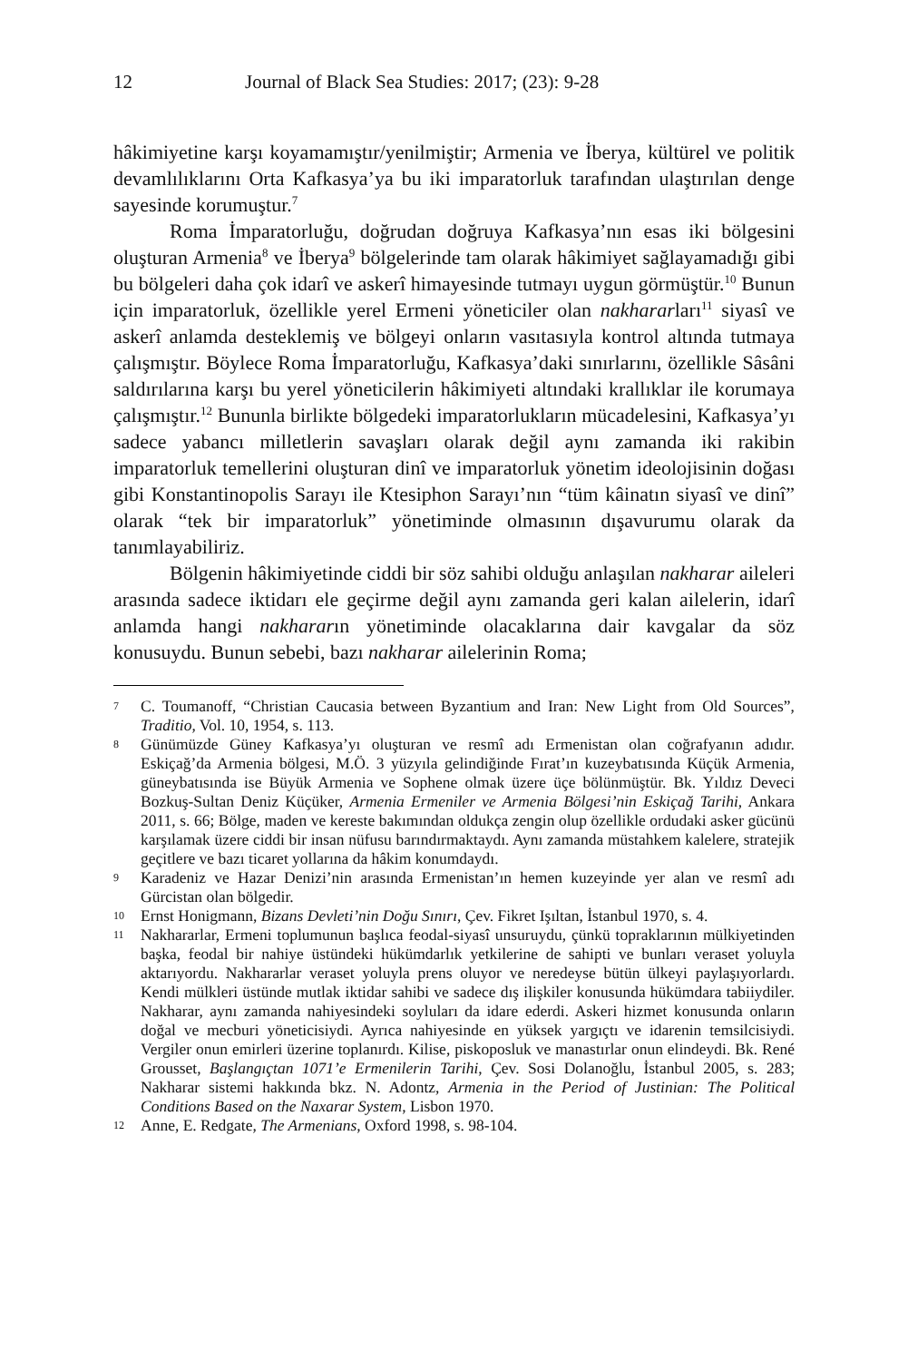12 Journal of Black Sea Studies: 2017; (23): 9-28
hâkimiyetine karşı koyamamıştır/yenilmiştir; Armenia ve İberya, kültürel ve politik devamlılıklarını Orta Kafkasya’ya bu iki imparatorluk tarafından ulaştırılan denge sayesinde korumuştur.<sup>7</sup>
Roma İmparatorluğu, doğrudan doğruya Kafkasya’nın esas iki bölgesini oluşturan Armenia<sup>8</sup> ve İberya<sup>9</sup> bölgelerinde tam olarak hâkimiyet sağlayamadığı gibi bu bölgeleri daha çok idarî ve askerî himayesinde tutmayı uygun görmüştür.<sup>10</sup> Bunun için imparatorluk, özellikle yerel Ermeni yöneticiler olan nakhararları<sup>11</sup> siyasî ve askerî anlamda desteklemiş ve bölgeyi onların vasıtasıyla kontrol altında tutmaya çalışmıştır. Böylece Roma İmparatorluğu, Kafkasya’daki sınırlarını, özellikle Sâsâni saldırılarına karşı bu yerel yöneticilerin hâkimiyeti altındaki krallıklar ile korumaya çalışmıştır.<sup>12</sup> Bununla birlikte bölgedeki imparatorlukların mücadelesini, Kafkasya’yı sadece yabancı milletlerin savaşları olarak değil aynı zamanda iki rakibin imparatorluk temellerini oluşturan dinî ve imparatorluk yönetim ideolojisinin doğası gibi Konstantinopolis Sarayı ile Ktesiphon Sarayı’nın “tüm kâinatın siyasî ve dinî” olarak “tek bir imparatorluk” yönetiminde olmasının dışavurumu olarak da tanımlayabiliriz.
Bölgenin hâkimiyetinde ciddi bir söz sahibi olduğu anlaşılan nakharar aileleri arasında sadece iktidarı ele geçirme değil aynı zamanda geri kalan ailelerin, idarî anlamda hangi nakhararın yönetiminde olacaklarına dair kavgalar da söz konusuydu. Bunun sebebi, bazı nakharar ailelerinin Roma;
7 C. Toumanoff, “Christian Caucasia between Byzantium and Iran: New Light from Old Sources”, Traditio, Vol. 10, 1954, s. 113.
8 Günümüzde Güney Kafkasya’yı oluşturan ve resmî adı Ermenistan olan coğrafyanın adıdır. Eskiçağ’da Armenia bölgesi, M.Ö. 3 yüzyıla gelindiğinde Fırat’ın kuzeybatısında Küçük Armenia, güneybatısında ise Büyük Armenia ve Sophene olmak üzere üçe bölünmüştür. Bk. Yıldız Deveci Bozkuş-Sultan Deniz Küçüker, Armenia Ermeniler ve Armenia Bölgesi’nin Eskiçağ Tarihi, Ankara 2011, s. 66; Bölge, maden ve kereste bakımından oldukça zengin olup özellikle ordudaki asker gücünü karşılamak üzere ciddi bir insan nüfusu barındırmaktaydı. Aynı zamanda müstahkem kalelere, stratejik geçitlere ve bazı ticaret yollarına da hâkim konumdaydı.
9 Karadeniz ve Hazar Denizi’nin arasında Ermenistan’ın hemen kuzeyinde yer alan ve resmî adı Gürcistan olan bölgedir.
10 Ernst Honigmann, Bizans Devleti’nin Doğu Sınırı, Çev. Fikret Işıltan, İstanbul 1970, s. 4.
11 Nakhararlar, Ermeni toplumunun başlıca feodal-siyasî unsuruydu, çünkü topraklarının mülkiyetinden başka, feodal bir nahiye üstündeki hükümdarlık yetkilerine de sahipti ve bunları veraset yoluyla aktarıyordu. Nakhararlar veraset yoluyla prens oluyor ve neredeyse bütün ülkeyi paylaşıyorlardı. Kendi mülkleri üstünde mutlak iktidar sahibi ve sadece dış ilişkiler konusunda hükümdara tabiiydiler. Nakharar, aynı zamanda nahiyesindeki soyluları da idare ederdi. Askeri hizmet konusunda onların doğal ve mecburi yöneticisiydi. Ayrıca nahiyesinde en yüksek yargıçtı ve idarenin temsilcisiydi. Vergiler onun emirleri üzerine toplanırdı. Kilise, piskoposluk ve manastırlar onun elindeydi. Bk. René Grousset, Başlangıçtan 1071’e Ermenilerin Tarihi, Çev. Sosi Dolanoğlu, İstanbul 2005, s. 283; Nakharar sistemi hakkında bkz. N. Adontz, Armenia in the Period of Justinian: The Political Conditions Based on the Naxarar System, Lisbon 1970.
12 Anne, E. Redgate, The Armenians, Oxford 1998, s. 98-104.